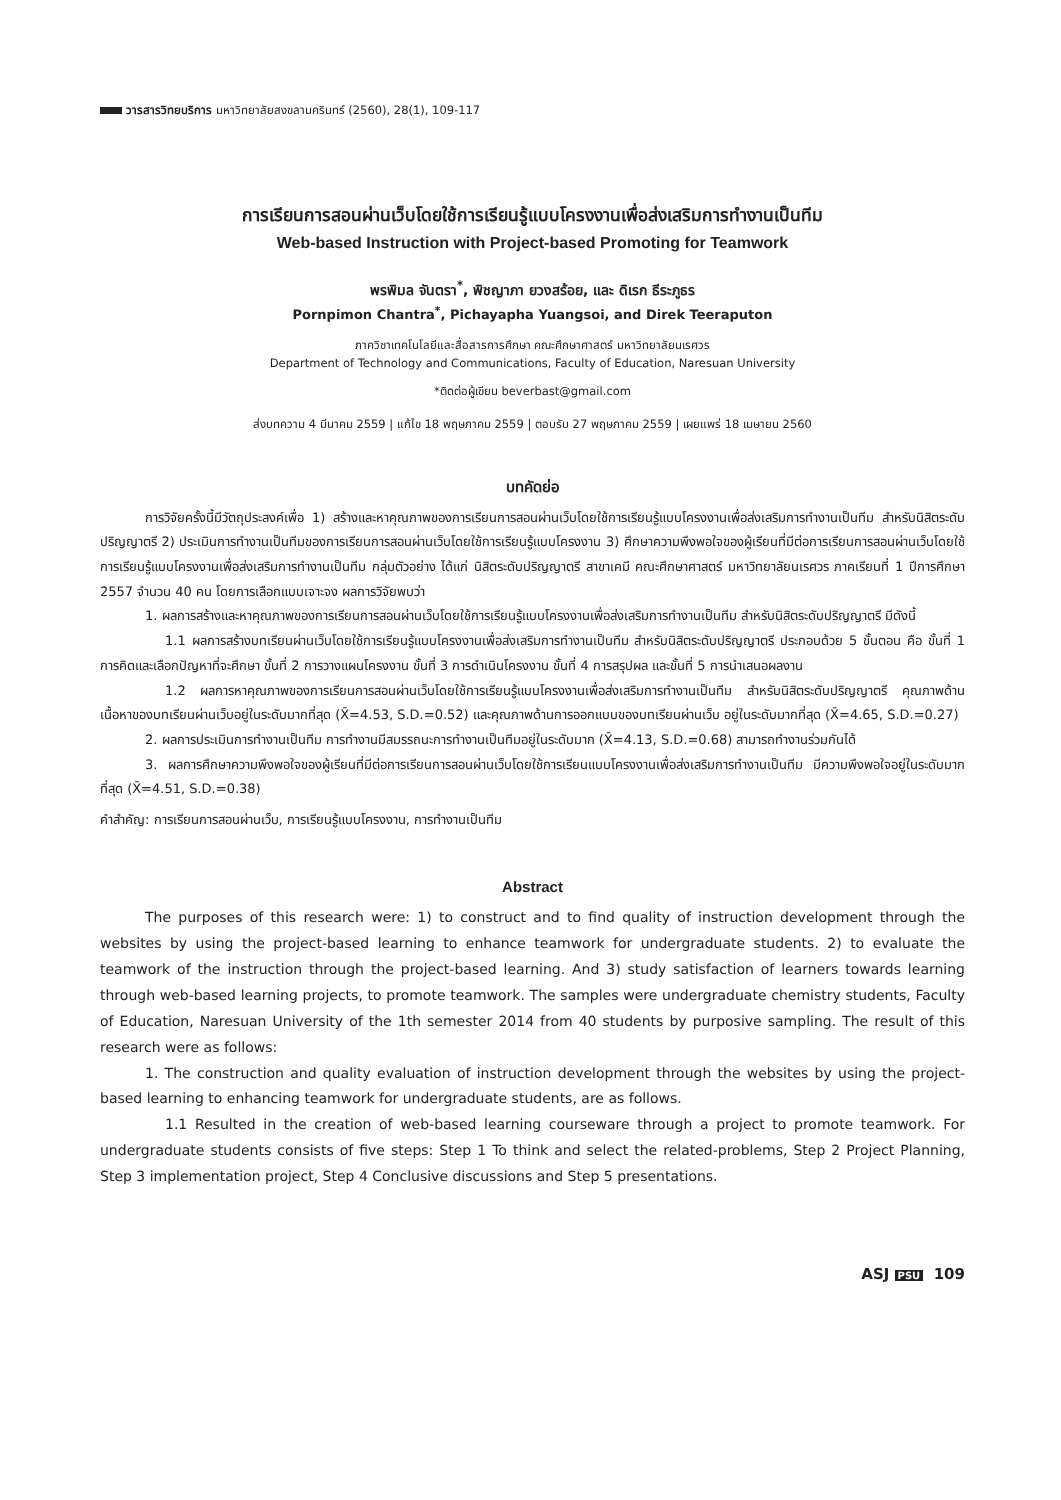วารสารวิทยบริการ มหาวิทยาลัยสงขลานครินทร์ (2560), 28(1), 109-117
การเรียนการสอนผ่านเว็บโดยใช้การเรียนรู้แบบโครงงานเพื่อส่งเสริมการทำงานเป็นทีม
Web-based Instruction with Project-based Promoting for Teamwork
พรพิมล จันตรา<sup>*</sup>, พิชญาภา ยวงสร้อย, และ ดิเรก ธีระภูธร
Pornpimon Chantra<sup>*</sup>, Pichayapha Yuangsoi, and Direk Teeraputon
ภาควิชาเทคโนโลยีและสื่อสารการศึกษา คณะศึกษาศาสตร์ มหาวิทยาลัยนเรศวร
Department of Technology and Communications, Faculty of Education, Naresuan University
*ติดต่อผู้เขียน beverbast@gmail.com
ส่งบทความ 4 มีนาคม 2559 | แก้ไข 18 พฤษภาคม 2559 | ตอบรับ 27 พฤษภาคม 2559 | เผยแพร่ 18 เมษายน 2560
บทคัดย่อ
การวิจัยครั้งนี้มีวัตถุประสงค์เพื่อ 1) สร้างและหาคุณภาพของการเรียนการสอนผ่านเว็บโดยใช้การเรียนรู้แบบโครงงานเพื่อส่งเสริมการทำงานเป็นทีม สำหรับนิสิตระดับปริญญาตรี 2) ประเมินการทำงานเป็นทีมของการเรียนการสอนผ่านเว็บโดยใช้การเรียนรู้แบบโครงงาน 3) ศึกษาความพึงพอใจของผู้เรียนที่มีต่อการเรียนการสอนผ่านเว็บโดยใช้การเรียนรู้แบบโครงงานเพื่อส่งเสริมการทำงานเป็นทีม กลุ่มตัวอย่าง ได้แก่ นิสิตระดับปริญญาตรี สาขาเคมี คณะศึกษาศาสตร์ มหาวิทยาลัยนเรศวร ภาคเรียนที่ 1 ปีการศึกษา 2557 จำนวน 40 คน โดยการเลือกแบบเจาะจง ผลการวิจัยพบว่า
1. ผลการสร้างและหาคุณภาพของการเรียนการสอนผ่านเว็บโดยใช้การเรียนรู้แบบโครงงานเพื่อส่งเสริมการทำงานเป็นทีม สำหรับนิสิตระดับปริญญาตรี มีดังนี้
1.1 ผลการสร้างบทเรียนผ่านเว็บโดยใช้การเรียนรู้แบบโครงงานเพื่อส่งเสริมการทำงานเป็นทีม สำหรับนิสิตระดับปริญญาตรี ประกอบด้วย 5 ขั้นตอน คือ ขั้นที่ 1 การคิดและเลือกปัญหาที่จะศึกษา ขั้นที่ 2 การวางแผนโครงงาน ขั้นที่ 3 การดำเนินโครงงาน ขั้นที่ 4 การสรุปผล และขั้นที่ 5 การนำเสนอผลงาน
1.2 ผลการหาคุณภาพของการเรียนการสอนผ่านเว็บโดยใช้การเรียนรู้แบบโครงงานเพื่อส่งเสริมการทำงานเป็นทีม สำหรับนิสิตระดับปริญญาตรี คุณภาพด้านเนื้อหาของบทเรียนผ่านเว็บอยู่ในระดับมากที่สุด (X̄=4.53, S.D.=0.52) และคุณภาพด้านการออกแบบของบทเรียนผ่านเว็บ อยู่ในระดับมากที่สุด (X̄=4.65, S.D.=0.27)
2. ผลการประเมินการทำงานเป็นทีม การทำงานมีสมรรถนะการทำงานเป็นทีมอยู่ในระดับมาก (X̄=4.13, S.D.=0.68) สามารถทำงานร่วมกันได้
3. ผลการศึกษาความพึงพอใจของผู้เรียนที่มีต่อการเรียนการสอนผ่านเว็บโดยใช้การเรียนแบบโครงงานเพื่อส่งเสริมการทำงานเป็นทีม มีความพึงพอใจอยู่ในระดับมากที่สุด (X̄=4.51, S.D.=0.38)
คำสำคัญ: การเรียนการสอนผ่านเว็บ, การเรียนรู้แบบโครงงาน, การทำงานเป็นทีม
Abstract
The purposes of this research were: 1) to construct and to find quality of instruction development through the websites by using the project-based learning to enhance teamwork for undergraduate students. 2) to evaluate the teamwork of the instruction through the project-based learning. And 3) study satisfaction of learners towards learning through web-based learning projects, to promote teamwork. The samples were undergraduate chemistry students, Faculty of Education, Naresuan University of the 1th semester 2014 from 40 students by purposive sampling. The result of this research were as follows:
1. The construction and quality evaluation of instruction development through the websites by using the project-based learning to enhancing teamwork for undergraduate students, are as follows.
1.1 Resulted in the creation of web-based learning courseware through a project to promote teamwork. For undergraduate students consists of five steps: Step 1 To think and select the related-problems, Step 2 Project Planning, Step 3 implementation project, Step 4 Conclusive discussions and Step 5 presentations.
ASJ PSU 109